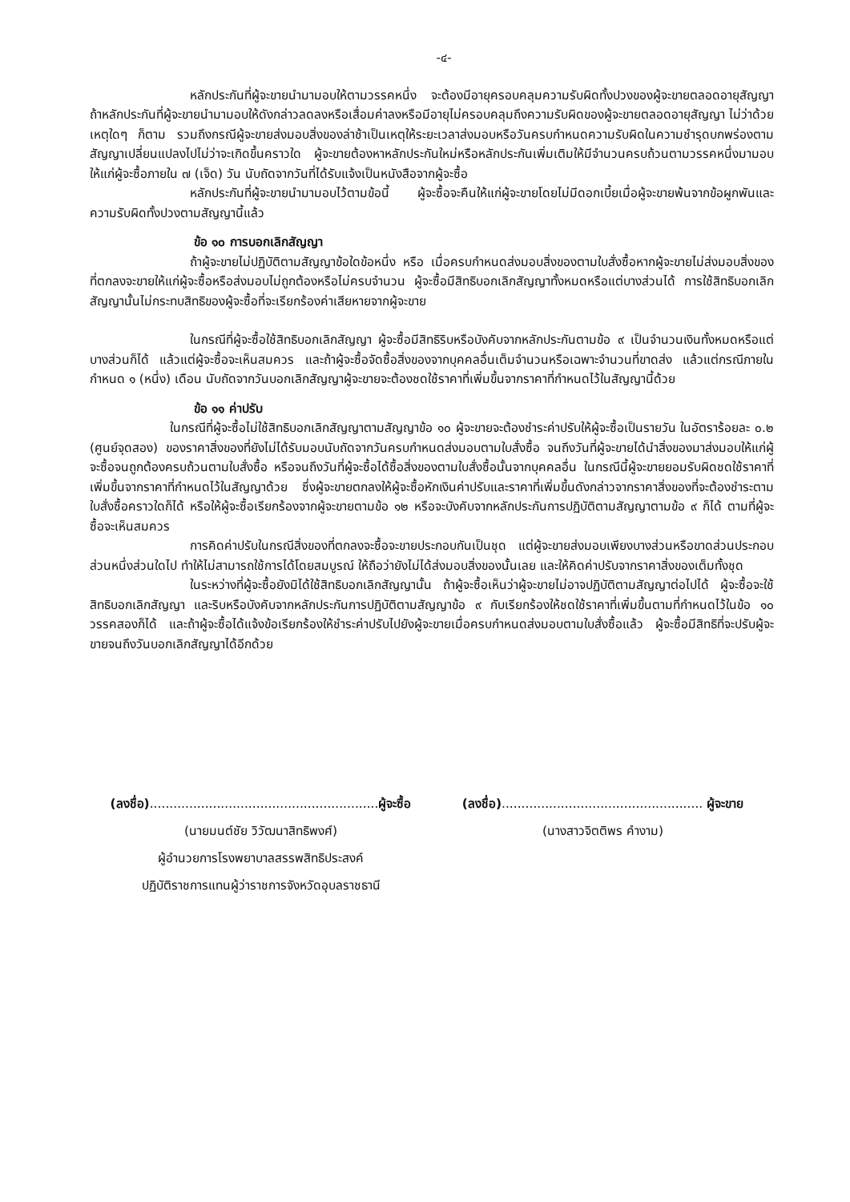-๔-
หลักประกันที่ผู้จะขายนำมามอบให้ตามวรรคหนึ่ง จะต้องมีอายุครอบคลุมความรับผิดทั้งปวงของผู้จะขายตลอดอายุสัญญา ถ้าหลักประกันที่ผู้จะขายนำมามอบให้ดังกล่าวลดลงหรือเสื่อมค่าลงหรือมีอายุไม่ครอบคลุมถึงความรับผิดของผู้จะขายตลอดอายุสัญญา ไม่ว่าด้วยเหตุใดๆ ก็ตาม รวมถึงกรณีผู้จะขายส่งมอบสิ่งของล่าช้าเป็นเหตุให้ระยะเวลาส่งมอบหรือวันครบกำหนดความรับผิดในความชำรุดบกพร่องตามสัญญาเปลี่ยนแปลงไปไม่ว่าจะเกิดขึ้นคราวใด ผู้จะขายต้องหาหลักประกันใหม่หรือหลักประกันเพิ่มเติมให้มีจำนวนครบถ้วนตามวรรคหนึ่งมามอบให้แก่ผู้จะซื้อภายใน ๗ (เจ็ด) วัน นับถัดจากวันที่ได้รับแจ้งเป็นหนังสือจากผู้จะซื้อ
หลักประกันที่ผู้จะขายนำมามอบไว้ตามข้อนี้ ผู้จะซื้อจะคืนให้แก่ผู้จะขายโดยไม่มีดอกเบี้ยเมื่อผู้จะขายพ้นจากข้อผูกพันและความรับผิดทั้งปวงตามสัญญานี้แล้ว
ข้อ ๑๐ การบอกเลิกสัญญา
ถ้าผู้จะขายไม่ปฏิบัติตามสัญญาข้อใดข้อหนึ่ง หรือ เมื่อครบกำหนดส่งมอบสิ่งของตามใบสั่งซื้อหากผู้จะขายไม่ส่งมอบสิ่งของที่ตกลงจะขายให้แก่ผู้จะซื้อหรือส่งมอบไม่ถูกต้องหรือไม่ครบจำนวน ผู้จะซื้อมีสิทธิบอกเลิกสัญญาทั้งหมดหรือแต่บางส่วนได้ การใช้สิทธิบอกเลิกสัญญานั้นไม่กระทบสิทธิของผู้จะซื้อที่จะเรียกร้องค่าเสียหายจากผู้จะขาย
ในกรณีที่ผู้จะซื้อใช้สิทธิบอกเลิกสัญญา ผู้จะซื้อมีสิทธิริบหรือบังคับจากหลักประกันตามข้อ ๙ เป็นจำนวนเงินทั้งหมดหรือแต่บางส่วนก็ได้ แล้วแต่ผู้จะซื้อจะเห็นสมควร และถ้าผู้จะซื้อจัดซื้อสิ่งของจากบุคคลอื่นเต็มจำนวนหรือเฉพาะจำนวนที่ขาดส่ง แล้วแต่กรณีภายในกำหนด ๑ (หนึ่ง) เดือน นับถัดจากวันบอกเลิกสัญญาผู้จะขายจะต้องชดใช้ราคาที่เพิ่มขึ้นจากราคาที่กำหนดไว้ในสัญญานี้ด้วย
ข้อ ๑๑ ค่าปรับ
ในกรณีที่ผู้จะซื้อไม่ใช้สิทธิบอกเลิกสัญญาตามสัญญาข้อ ๑๐ ผู้จะขายจะต้องชำระค่าปรับให้ผู้จะซื้อเป็นรายวัน ในอัตราร้อยละ ๐.๒ (ศูนย์จุดสอง) ของราคาสิ่งของที่ยังไม่ได้รับมอบนับถัดจากวันครบกำหนดส่งมอบตามใบสั่งซื้อ จนถึงวันที่ผู้จะขายได้นำสิ่งของมาส่งมอบให้แก่ผู้จะซื้อจนถูกต้องครบถ้วนตามใบสั่งซื้อ หรือจนถึงวันที่ผู้จะซื้อได้ซื้อสิ่งของตามใบสั่งซื้อนั้นจากบุคคลอื่น ในกรณีนี้ผู้จะขายยอมรับผิดชดใช้ราคาที่เพิ่มขึ้นจากราคาที่กำหนดไว้ในสัญญาด้วย ซึ่งผู้จะขายตกลงให้ผู้จะซื้อหักเงินค่าปรับและราคาที่เพิ่มขึ้นดังกล่าวจากราคาสิ่งของที่จะต้องชำระตามใบสั่งซื้อคราวใดก็ได้ หรือให้ผู้จะซื้อเรียกร้องจากผู้จะขายตามข้อ ๑๒ หรือจะบังคับจากหลักประกันการปฏิบัติตามสัญญาตามข้อ ๙ ก็ได้ ตามที่ผู้จะซื้อจะเห็นสมควร
การคิดค่าปรับในกรณีสิ่งของที่ตกลงจะซื้อจะขายประกอบกันเป็นชุด แต่ผู้จะขายส่งมอบเพียงบางส่วนหรือขาดส่วนประกอบส่วนหนึ่งส่วนใดไป ทำให้ไม่สามารถใช้การได้โดยสมบูรณ์ ให้ถือว่ายังไม่ได้ส่งมอบสิ่งของนั้นเลย และให้คิดค่าปรับจากราคาสิ่งของเต็มทั้งชุด
ในระหว่างที่ผู้จะซื้อยังมิได้ใช้สิทธิบอกเลิกสัญญานั้น ถ้าผู้จะซื้อเห็นว่าผู้จะขายไม่อาจปฏิบัติตามสัญญาต่อไปได้ ผู้จะซื้อจะใช้สิทธิบอกเลิกสัญญา และริบหรือบังคับจากหลักประกันการปฏิบัติตามสัญญาข้อ ๙ กับเรียกร้องให้ชดใช้ราคาที่เพิ่มขึ้นตามที่กำหนดไว้ในข้อ ๑๐ วรรคสองก็ได้ และถ้าผู้จะซื้อได้แจ้งข้อเรียกร้องให้ชำระค่าปรับไปยังผู้จะขายเมื่อครบกำหนดส่งมอบตามใบสั่งซื้อแล้ว ผู้จะซื้อมีสิทธิที่จะปรับผู้จะขายจนถึงวันบอกเลิกสัญญาได้อีกด้วย
(ลงชื่อ)..........................................................ผู้จะซื้อ
(นายมนต์ชัย วิวัฒนาสิทธิพงศ์)
ผู้อำนวยการโรงพยาบาลสรรพสิทธิประสงค์
ปฏิบัติราชการแทนผู้ว่าราชการจังหวัดอุบลราชธานี
(ลงชื่อ)................................................... ผู้จะขาย
(นางสาวจิตติพร คำงาม)